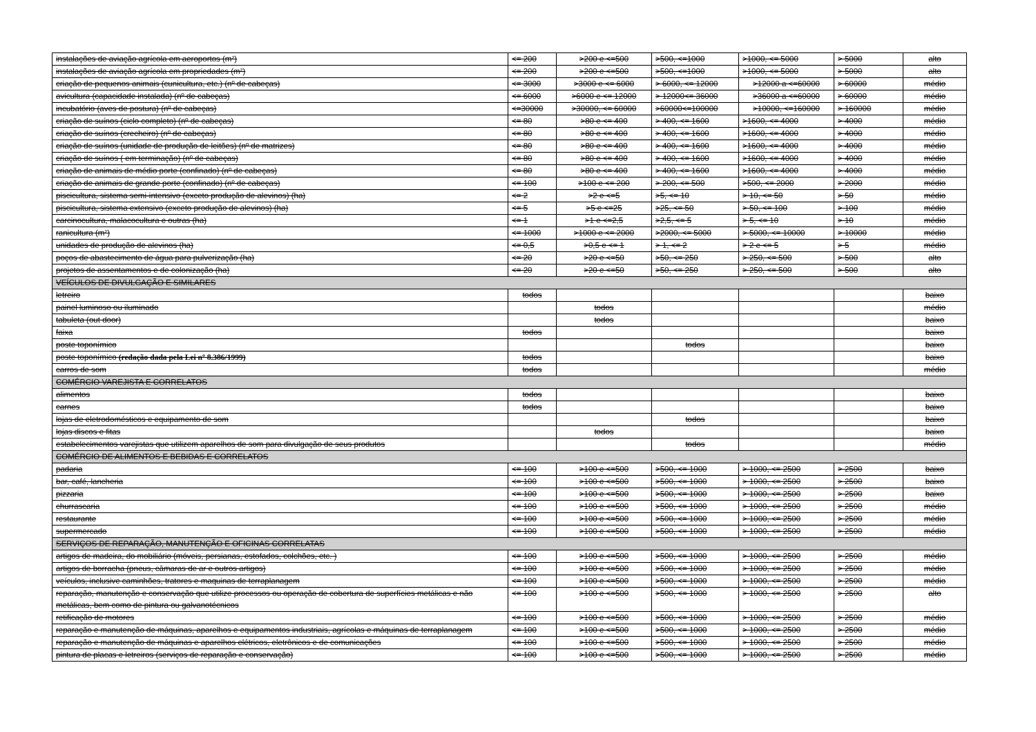| instalações de aviação agrícola em aeroportos (m²) | <= 200 | >200 e <=500 | >500, <=1000 | >1000, <= 5000 | > 5000 | alto |
| instalações de aviação agrícola em propriedades (m²) | <= 200 | >200 e <=500 | >500, <=1000 | >1000, <= 5000 | > 5000 | alto |
| criação de pequenos animais (cunicultura, etc.) (nº de cabeças) | <= 3000 | >3000 e <= 6000 | > 6000, <= 12000 | >12000 a <=60000 | > 60000 | médio |
| avicultura (capacidade instalada) (nº de cabeças) | <= 6000 | >6000 e <= 12000 | > 12000<= 36000 | >36000 a <=60000 | > 60000 | médio |
| incubatório (aves de postura) (nº de cabeças) | <=30000 | >30000, <= 60000 | >60000<=100000 | >10000, <=160000 | > 160000 | médio |
| criação de suínos (ciclo completo) (nº de cabeças) | <= 80 | >80 e <= 400 | > 400, <= 1600 | >1600, <= 4000 | > 4000 | médio |
| criação de suínos (crecheiro) (nº de cabeças) | <= 80 | >80 e <= 400 | > 400, <= 1600 | >1600, <= 4000 | > 4000 | médio |
| criação de suínos (unidade de produção de leitões) (nº de matrizes) | <= 80 | >80 e <= 400 | > 400, <= 1600 | >1600, <= 4000 | > 4000 | médio |
| criação de suínos ( em terminação) (nº de cabeças) | <= 80 | >80 e <= 400 | > 400, <= 1600 | >1600, <= 4000 | > 4000 | médio |
| criação de animais de médio porte (confinado) (nº de cabeças) | <= 80 | >80 e <= 400 | > 400, <= 1600 | >1600, <= 4000 | > 4000 | médio |
| criação de animais de grande porte (confinado) (nº de cabeças) | <= 100 | >100 e <= 200 | > 200, <= 500 | >500, <= 2000 | > 2000 | médio |
| piscicultura, sistema semi-intensivo (exceto produção de alevinos) (ha) | <= 2 | >2 e <=5 | >5, <= 10 | > 10, <= 50 | > 50 | médio |
| piscicultura, sistema extensivo (exceto produção de alevinos) (ha) | <= 5 | >5 e <=25 | >25, <= 50 | > 50, <= 100 | > 100 | médio |
| carcinocultura, malacocultura e outras (ha) | <= 1 | >1 e <=2,5 | >2,5, <= 5 | > 5, <= 10 | > 10 | médio |
| ranicultura (m²) | <= 1000 | >1000 e <= 2000 | >2000, <= 5000 | > 5000, <= 10000 | > 10000 | médio |
| unidades de produção de alevinos (ha) | <= 0,5 | >0,5 e <= 1 | > 1, <= 2 | > 2 e <= 5 | > 5 | médio |
| poços de abastecimento de água para pulverização (ha) | <= 20 | >20 e <=50 | >50, <= 250 | > 250, <= 500 | > 500 | alto |
| projetos de assentamentos e de colonização (ha) | <= 20 | >20 e <=50 | >50, <= 250 | > 250, <= 500 | > 500 | alto |
| VEÍCULOS DE DIVULGAÇÃO E SIMILARES | | | | | | |
| letreiro | todos | | | | | baixo |
| painel luminoso ou iluminado | | todos | | | | médio |
| tabuleta (out door) | | todos | | | | baixo |
| faixa | todos | | | | | baixo |
| poste toponímico | | | todos | | | baixo |
| poste toponímico (redação dada pela Lei nº 8.386/1999) | todos | | | | | baixo |
| carros de som | todos | | | | | médio |
| COMÉRCIO VAREJISTA E CORRELATOS | | | | | | |
| alimentos | todos | | | | | baixo |
| carnes | todos | | | | | baixo |
| lojas de eletrodomésticos e equipamento de som | | | todos | | | baixo |
| lojas discos e fitas | | todos | | | | baixo |
| estabelecimentos varejistas que utilizem aparelhos de som para divulgação de seus produtos | | | todos | | | médio |
| COMÉRCIO DE ALIMENTOS E BEBIDAS E CORRELATOS | | | | | | |
| padaria | <= 100 | >100 e <=500 | >500, <= 1000 | > 1000, <= 2500 | > 2500 | baixo |
| bar, café, lancheria | <= 100 | >100 e <=500 | >500, <= 1000 | > 1000, <= 2500 | > 2500 | baixo |
| pizzaria | <= 100 | >100 e <=500 | >500, <= 1000 | > 1000, <= 2500 | > 2500 | baixo |
| churrascaria | <= 100 | >100 e <=500 | >500, <= 1000 | > 1000, <= 2500 | > 2500 | médio |
| restaurante | <= 100 | >100 e <=500 | >500, <= 1000 | > 1000, <= 2500 | > 2500 | médio |
| supermercado | <= 100 | >100 e <=500 | >500, <= 1000 | > 1000, <= 2500 | > 2500 | médio |
| SERVIÇOS DE REPARAÇÃO, MANUTENÇÃO E OFICINAS CORRELATAS | | | | | | |
| artigos de madeira, do mobiliário (móveis, persianas, estofados, colchões, etc. ) | <= 100 | >100 e <=500 | >500, <= 1000 | > 1000, <= 2500 | > 2500 | médio |
| artigos de borracha (pneus, câmaras de ar e outros artigos) | <= 100 | >100 e <=500 | >500, <= 1000 | > 1000, <= 2500 | > 2500 | médio |
| veículos, inclusive caminhões, tratores e maquinas de terraplanagem | <= 100 | >100 e <=500 | >500, <= 1000 | > 1000, <= 2500 | > 2500 | médio |
| reparação, manutenção e conservação que utilize processos ou operação de cobertura de superfícies metálicas e não metálicas, bem como de pintura ou galvanotécnicos | <= 100 | >100 e <=500 | >500, <= 1000 | > 1000, <= 2500 | > 2500 | alto |
| retificação de motores | <= 100 | >100 e <=500 | >500, <= 1000 | > 1000, <= 2500 | > 2500 | médio |
| reparação e manutenção de máquinas, aparelhos e equipamentos industriais, agrícolas e máquinas de terraplanagem | <= 100 | >100 e <=500 | >500, <= 1000 | > 1000, <= 2500 | > 2500 | médio |
| reparação e manutenção de máquinas e aparelhos elétricos, eletrônicos e de comunicações | <= 100 | >100 e <=500 | >500, <= 1000 | > 1000, <= 2500 | > 2500 | médio |
| pintura de placas e letreiros (serviços de reparação e conservação) | <= 100 | >100 e <=500 | >500, <= 1000 | > 1000, <= 2500 | > 2500 | médio |